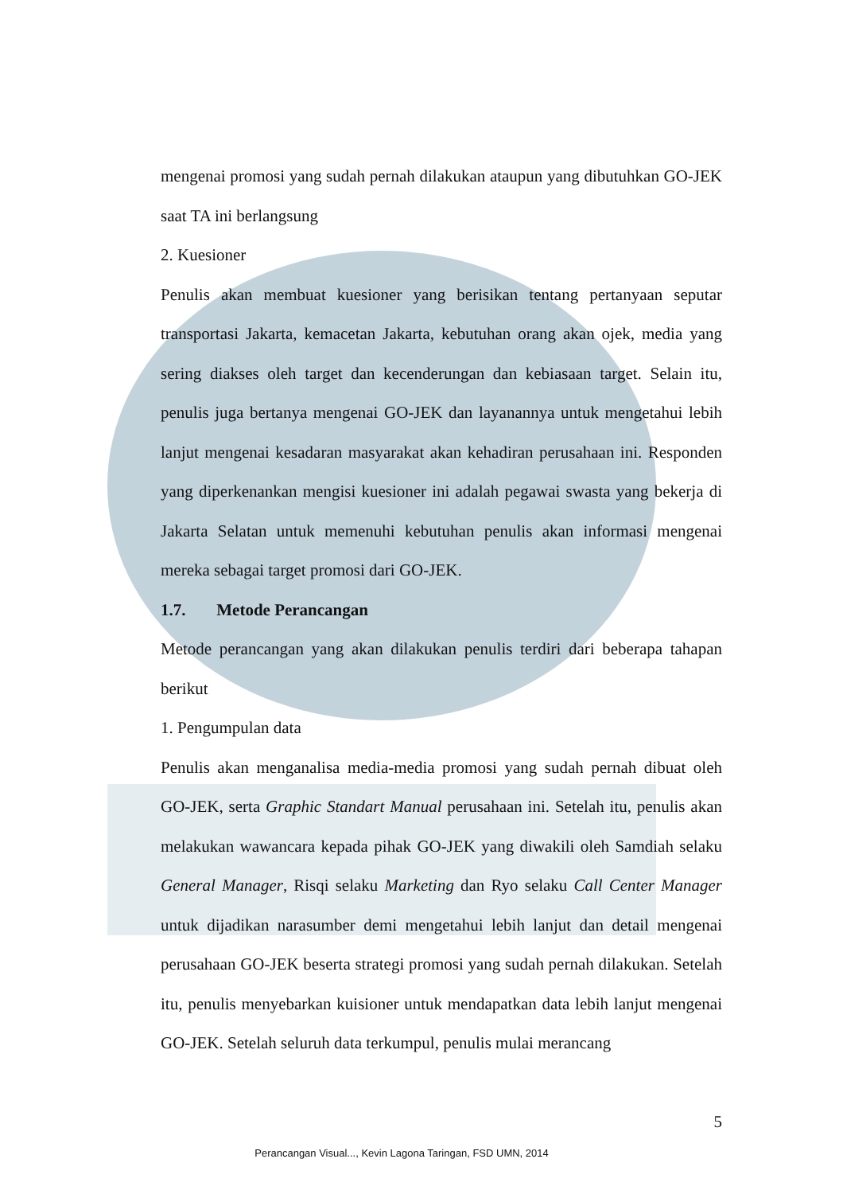mengenai promosi yang sudah pernah dilakukan ataupun yang dibutuhkan GO-JEK saat TA ini berlangsung
2. Kuesioner
Penulis akan membuat kuesioner yang berisikan tentang pertanyaan seputar transportasi Jakarta, kemacetan Jakarta, kebutuhan orang akan ojek, media yang sering diakses oleh target dan kecenderungan dan kebiasaan target. Selain itu, penulis juga bertanya mengenai GO-JEK dan layanannya untuk mengetahui lebih lanjut mengenai kesadaran masyarakat akan kehadiran perusahaan ini. Responden yang diperkenankan mengisi kuesioner ini adalah pegawai swasta yang bekerja di Jakarta Selatan untuk memenuhi kebutuhan penulis akan informasi mengenai mereka sebagai target promosi dari GO-JEK.
1.7. Metode Perancangan
Metode perancangan yang akan dilakukan penulis terdiri dari beberapa tahapan berikut
1. Pengumpulan data
Penulis akan menganalisa media-media promosi yang sudah pernah dibuat oleh GO-JEK, serta Graphic Standart Manual perusahaan ini. Setelah itu, penulis akan melakukan wawancara kepada pihak GO-JEK yang diwakili oleh Samdiah selaku General Manager, Risqi selaku Marketing dan Ryo selaku Call Center Manager untuk dijadikan narasumber demi mengetahui lebih lanjut dan detail mengenai perusahaan GO-JEK beserta strategi promosi yang sudah pernah dilakukan. Setelah itu, penulis menyebarkan kuisioner untuk mendapatkan data lebih lanjut mengenai GO-JEK. Setelah seluruh data terkumpul, penulis mulai merancang
5
Perancangan Visual..., Kevin Lagona Taringan, FSD UMN, 2014